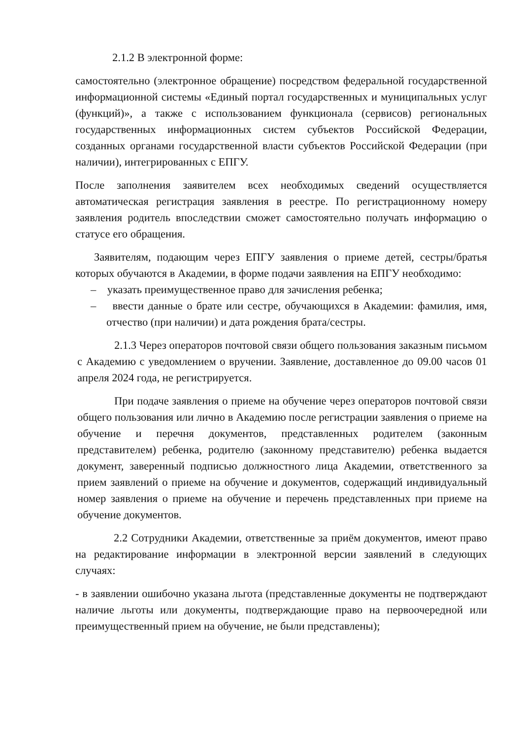2.1.2 В электронной форме:
самостоятельно (электронное обращение) посредством федеральной государственной информационной системы «Единый портал государственных и муниципальных услуг (функций)», а также с использованием функционала (сервисов) региональных государственных информационных систем субъектов Российской Федерации, созданных органами государственной власти субъектов Российской Федерации (при наличии), интегрированных с ЕПГУ.
После заполнения заявителем всех необходимых сведений осуществляется автоматическая регистрация заявления в реестре. По регистрационному номеру заявления родитель впоследствии сможет самостоятельно получать информацию о статусе его обращения.
Заявителям, подающим через ЕПГУ заявления о приеме детей, сестры/братья которых обучаются в Академии, в форме подачи заявления на ЕПГУ необходимо:
– указать преимущественное право для зачисления ребенка;
– ввести данные о брате или сестре, обучающихся в Академии: фамилия, имя, отчество (при наличии) и дата рождения брата/сестры.
2.1.3 Через операторов почтовой связи общего пользования заказным письмом с Академию с уведомлением о вручении. Заявление, доставленное до 09.00 часов 01 апреля 2024 года, не регистрируется.
При подаче заявления о приеме на обучение через операторов почтовой связи общего пользования или лично в Академию после регистрации заявления о приеме на обучение и перечня документов, представленных родителем (законным представителем) ребенка, родителю (законному представителю) ребенка выдается документ, заверенный подписью должностного лица Академии, ответственного за прием заявлений о приеме на обучение и документов, содержащий индивидуальный номер заявления о приеме на обучение и перечень представленных при приеме на обучение документов.
2.2 Сотрудники Академии, ответственные за приём документов, имеют право на редактирование информации в электронной версии заявлений в следующих случаях:
- в заявлении ошибочно указана льгота (представленные документы не подтверждают наличие льготы или документы, подтверждающие право на первоочередной или преимущественный прием на обучение, не были представлены);